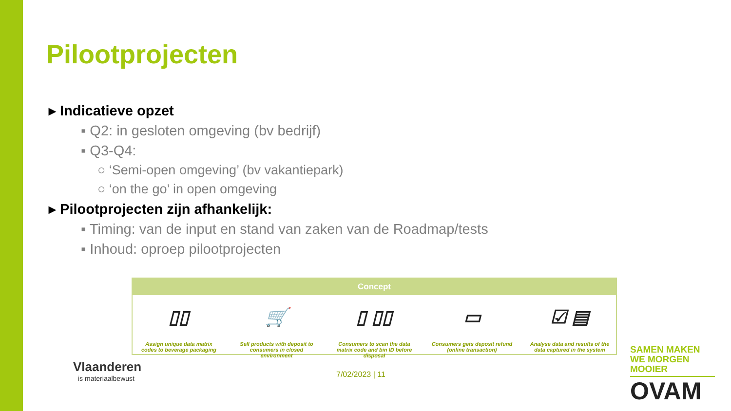Pilootprojecten
▸ Indicatieve opzet
▪ Q2: in gesloten omgeving (bv bedrijf)
▪ Q3-Q4:
○ ‘Semi-open omgeving’ (bv vakantiepark)
○ ‘on the go’ in open omgeving
▸ Pilootprojecten zijn afhankelijk:
▪ Timing: van de input en stand van zaken van de Roadmap/tests
▪ Inhoud: oproep pilootprojecten
Concept
▯▯
Assign unique data matrix codes to beverage packaging
🛒
Sell products with deposit to consumers in closed environment
▯ ▯▯
Consumers to scan the data matrix code and bin ID before disposal
▭
Consumers gets deposit refund (online transaction)
☑ ▤
Analyse data and results of the data captured in the system
Vlaanderen
is materiaalbewust
7/02/2023 | 11
SAMEN MAKEN WE MORGEN MOOIER
OVAM